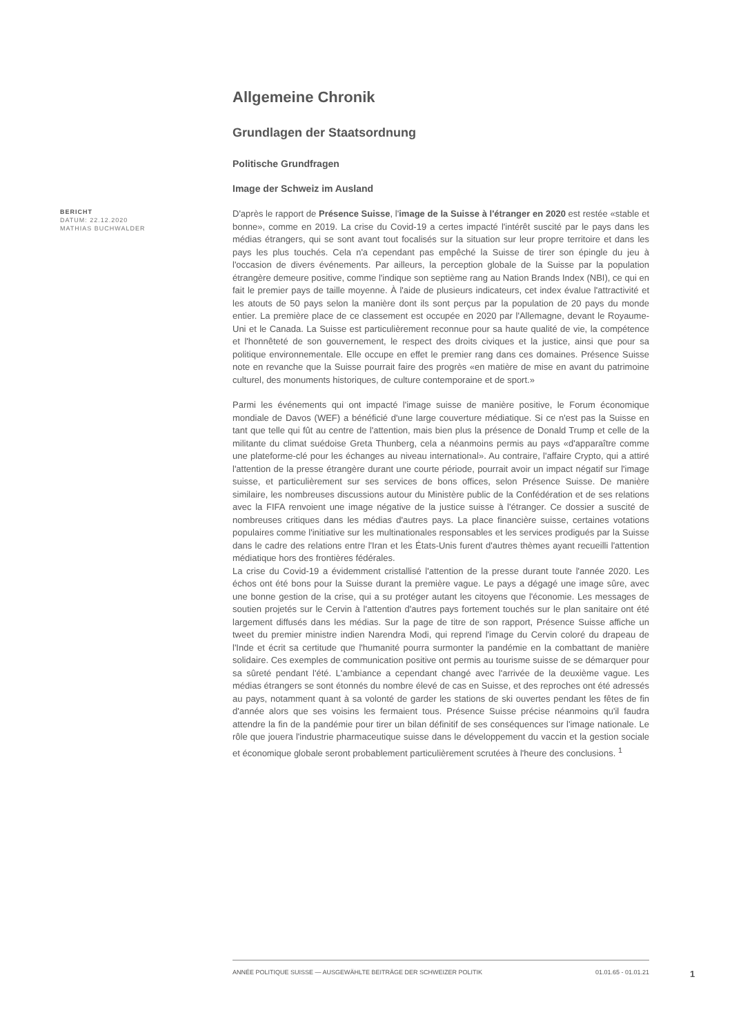Allgemeine Chronik
Grundlagen der Staatsordnung
Politische Grundfragen
Image der Schweiz im Ausland
BERICHT
DATUM: 22.12.2020
MATHIAS BUCHWALDER
D'après le rapport de Présence Suisse, l'image de la Suisse à l'étranger en 2020 est restée «stable et bonne», comme en 2019. La crise du Covid-19 a certes impacté l'intérêt suscité par le pays dans les médias étrangers, qui se sont avant tout focalisés sur la situation sur leur propre territoire et dans les pays les plus touchés. Cela n'a cependant pas empêché la Suisse de tirer son épingle du jeu à l'occasion de divers événements. Par ailleurs, la perception globale de la Suisse par la population étrangère demeure positive, comme l'indique son septième rang au Nation Brands Index (NBI), ce qui en fait le premier pays de taille moyenne. À l'aide de plusieurs indicateurs, cet index évalue l'attractivité et les atouts de 50 pays selon la manière dont ils sont perçus par la population de 20 pays du monde entier. La première place de ce classement est occupée en 2020 par l'Allemagne, devant le Royaume-Uni et le Canada. La Suisse est particulièrement reconnue pour sa haute qualité de vie, la compétence et l'honnêteté de son gouvernement, le respect des droits civiques et la justice, ainsi que pour sa politique environnementale. Elle occupe en effet le premier rang dans ces domaines. Présence Suisse note en revanche que la Suisse pourrait faire des progrès «en matière de mise en avant du patrimoine culturel, des monuments historiques, de culture contemporaine et de sport.»
Parmi les événements qui ont impacté l'image suisse de manière positive, le Forum économique mondiale de Davos (WEF) a bénéficié d'une large couverture médiatique. Si ce n'est pas la Suisse en tant que telle qui fût au centre de l'attention, mais bien plus la présence de Donald Trump et celle de la militante du climat suédoise Greta Thunberg, cela a néanmoins permis au pays «d'apparaître comme une plateforme-clé pour les échanges au niveau international». Au contraire, l'affaire Crypto, qui a attiré l'attention de la presse étrangère durant une courte période, pourrait avoir un impact négatif sur l'image suisse, et particulièrement sur ses services de bons offices, selon Présence Suisse. De manière similaire, les nombreuses discussions autour du Ministère public de la Confédération et de ses relations avec la FIFA renvoient une image négative de la justice suisse à l'étranger. Ce dossier a suscité de nombreuses critiques dans les médias d'autres pays. La place financière suisse, certaines votations populaires comme l'initiative sur les multinationales responsables et les services prodigués par la Suisse dans le cadre des relations entre l'Iran et les États-Unis furent d'autres thèmes ayant recueilli l'attention médiatique hors des frontières fédérales.
La crise du Covid-19 a évidemment cristallisé l'attention de la presse durant toute l'année 2020. Les échos ont été bons pour la Suisse durant la première vague. Le pays a dégagé une image sûre, avec une bonne gestion de la crise, qui a su protéger autant les citoyens que l'économie. Les messages de soutien projetés sur le Cervin à l'attention d'autres pays fortement touchés sur le plan sanitaire ont été largement diffusés dans les médias. Sur la page de titre de son rapport, Présence Suisse affiche un tweet du premier ministre indien Narendra Modi, qui reprend l'image du Cervin coloré du drapeau de l'Inde et écrit sa certitude que l'humanité pourra surmonter la pandémie en la combattant de manière solidaire. Ces exemples de communication positive ont permis au tourisme suisse de se démarquer pour sa sûreté pendant l'été. L'ambiance a cependant changé avec l'arrivée de la deuxième vague. Les médias étrangers se sont étonnés du nombre élevé de cas en Suisse, et des reproches ont été adressés au pays, notamment quant à sa volonté de garder les stations de ski ouvertes pendant les fêtes de fin d'année alors que ses voisins les fermaient tous. Présence Suisse précise néanmoins qu'il faudra attendre la fin de la pandémie pour tirer un bilan définitif de ses conséquences sur l'image nationale. Le rôle que jouera l'industrie pharmaceutique suisse dans le développement du vaccin et la gestion sociale et économique globale seront probablement particulièrement scrutées à l'heure des conclusions. <sup>1</sup>
ANNÉE POLITIQUE SUISSE — AUSGEWÄHLTE BEITRÄGE DER SCHWEIZER POLITIK 01.01.65 - 01.01.21
1